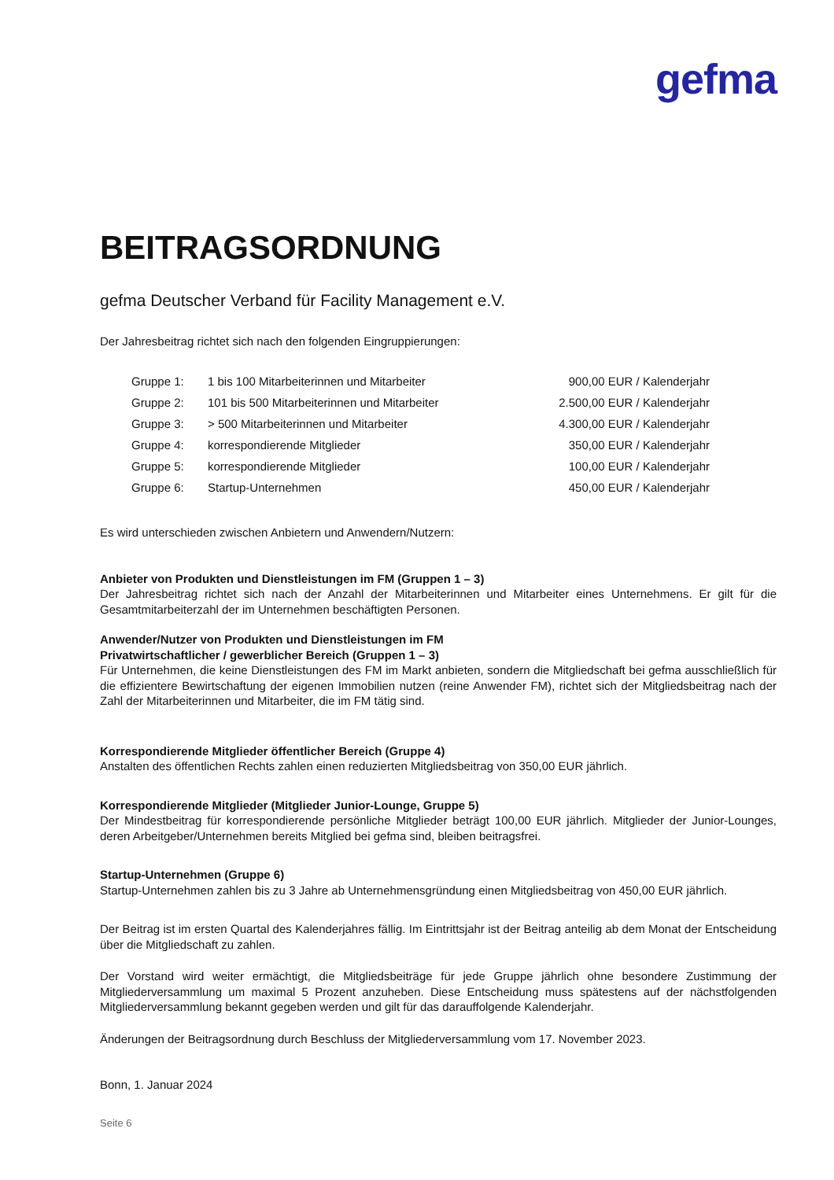gefma
BEITRAGSORDNUNG
gefma Deutscher Verband für Facility Management e.V.
Der Jahresbeitrag richtet sich nach den folgenden Eingruppierungen:
| Gruppe 1: | 1 bis 100 Mitarbeiterinnen und Mitarbeiter | 900,00 EUR / Kalenderjahr |
| Gruppe 2: | 101 bis 500 Mitarbeiterinnen und Mitarbeiter | 2.500,00 EUR / Kalenderjahr |
| Gruppe 3: | > 500 Mitarbeiterinnen und Mitarbeiter | 4.300,00 EUR / Kalenderjahr |
| Gruppe 4: | korrespondierende Mitglieder | 350,00 EUR / Kalenderjahr |
| Gruppe 5: | korrespondierende Mitglieder | 100,00 EUR / Kalenderjahr |
| Gruppe 6: | Startup-Unternehmen | 450,00 EUR / Kalenderjahr |
Es wird unterschieden zwischen Anbietern und Anwendern/Nutzern:
Anbieter von Produkten und Dienstleistungen im FM (Gruppen 1 – 3)
Der Jahresbeitrag richtet sich nach der Anzahl der Mitarbeiterinnen und Mitarbeiter eines Unternehmens. Er gilt für die Gesamtmitarbeiterzahl der im Unternehmen beschäftigten Personen.
Anwender/Nutzer von Produkten und Dienstleistungen im FM
Privatwirtschaftlicher / gewerblicher Bereich (Gruppen 1 – 3)
Für Unternehmen, die keine Dienstleistungen des FM im Markt anbieten, sondern die Mitgliedschaft bei gefma ausschließlich für die effizientere Bewirtschaftung der eigenen Immobilien nutzen (reine Anwender FM), richtet sich der Mitgliedsbeitrag nach der Zahl der Mitarbeiterinnen und Mitarbeiter, die im FM tätig sind.
Korrespondierende Mitglieder öffentlicher Bereich (Gruppe 4)
Anstalten des öffentlichen Rechts zahlen einen reduzierten Mitgliedsbeitrag von 350,00 EUR jährlich.
Korrespondierende Mitglieder (Mitglieder Junior-Lounge, Gruppe 5)
Der Mindestbeitrag für korrespondierende persönliche Mitglieder beträgt 100,00 EUR jährlich. Mitglieder der Junior-Lounges, deren Arbeitgeber/Unternehmen bereits Mitglied bei gefma sind, bleiben beitragsfrei.
Startup-Unternehmen (Gruppe 6)
Startup-Unternehmen zahlen bis zu 3 Jahre ab Unternehmensgründung einen Mitgliedsbeitrag von 450,00 EUR jährlich.
Der Beitrag ist im ersten Quartal des Kalenderjahres fällig. Im Eintrittsjahr ist der Beitrag anteilig ab dem Monat der Entscheidung über die Mitgliedschaft zu zahlen.
Der Vorstand wird weiter ermächtigt, die Mitgliedsbeiträge für jede Gruppe jährlich ohne besondere Zustimmung der Mitgliederversammlung um maximal 5 Prozent anzuheben. Diese Entscheidung muss spätestens auf der nächstfolgenden Mitgliederversammlung bekannt gegeben werden und gilt für das darauffolgende Kalenderjahr.
Änderungen der Beitragsordnung durch Beschluss der Mitgliederversammlung vom 17. November 2023.
Bonn, 1. Januar 2024
Seite 6